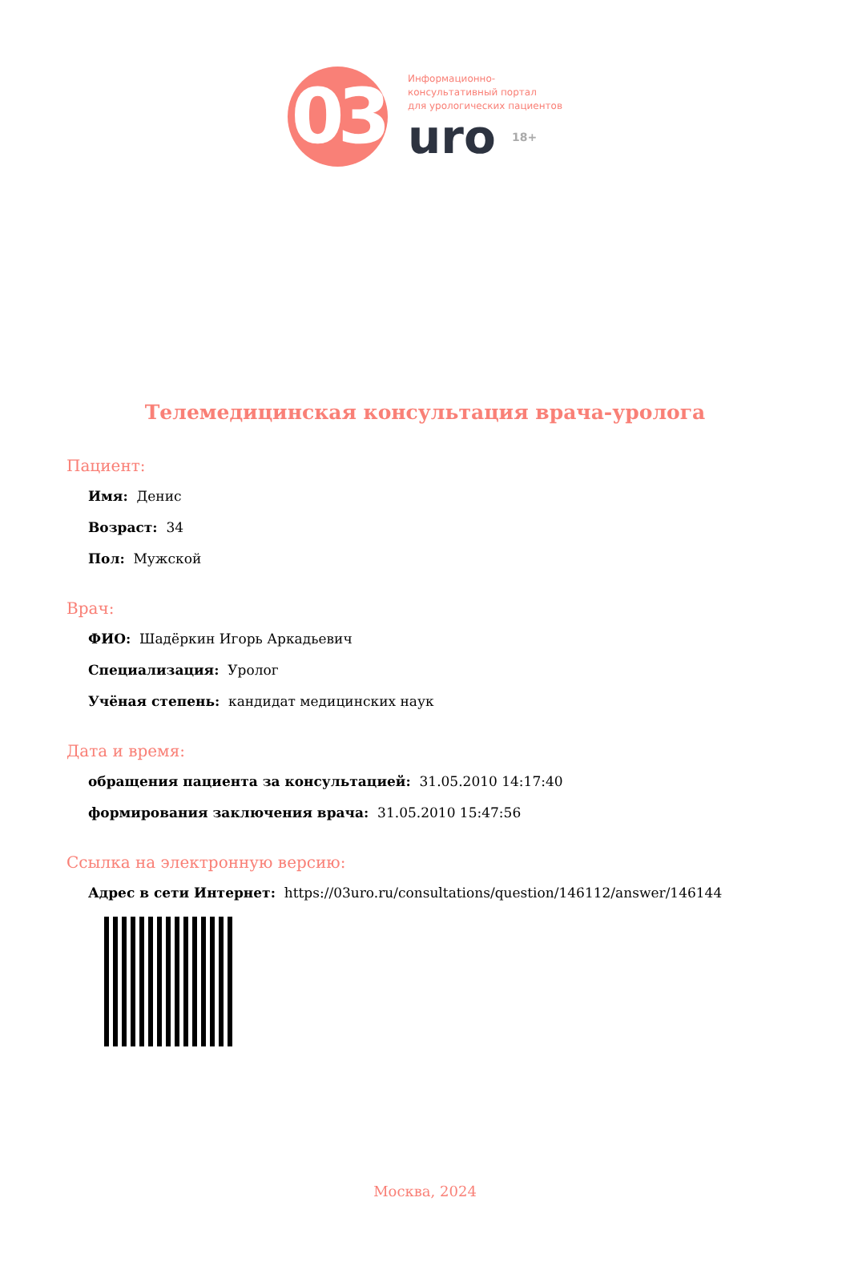03
Информационно-
консультативный портал
для урологических пациентов
uro 18+
Телемедицинская консультация врача-уролога
Пациент:
Имя: Денис
Возраст: 34
Пол: Мужской
Врач:
ФИО: Шадёркин Игорь Аркадьевич
Специализация: Уролог
Учёная степень: кандидат медицинских наук
Дата и время:
обращения пациента за консультацией: 31.05.2010 14:17:40
формирования заключения врача: 31.05.2010 15:47:56
Ссылка на электронную версию:
Адрес в сети Интернет: https://03uro.ru/consultations/question/146112/answer/146144
Москва, 2024